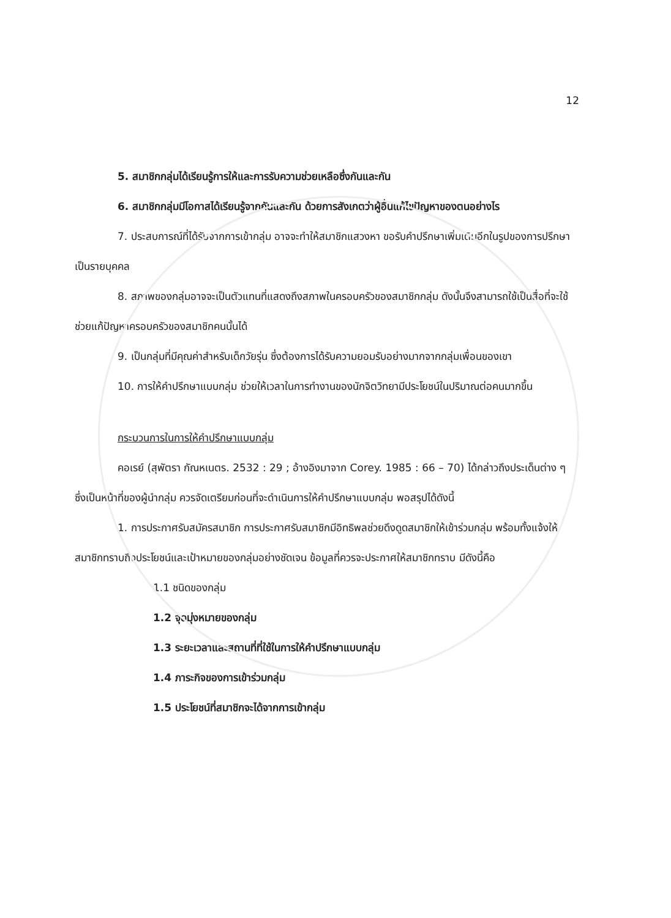12
5. สมาชิกกลุ่มได้เรียนรู้การให้และการรับความช่วยเหลือซึ่งกันและกัน
6. สมาชิกกลุ่มมีโอกาสได้เรียนรู้จากกันและกัน ด้วยการสังเกตว่าผู้อื่นแก้ไขปัญหาของตนอย่างไร
7. ประสบการณ์ที่ได้รับจากการเข้ากลุ่ม อาจจะทำให้สมาชิกแสวงหา ขอรับคำปรึกษาเพิ่มเติมอีกในรูปของการปรึกษาเป็นรายบุคคล
8. สภาพของกลุ่มอาจจะเป็นตัวแทนที่แสดงถึงสภาพในครอบครัวของสมาชิกกลุ่ม ดังนั้นจึงสามารถใช้เป็นสื่อที่จะใช้ช่วยแก้ปัญหาครอบครัวของสมาชิกคนนั้นได้
9. เป็นกลุ่มที่มีคุณค่าสำหรับเด็กวัยรุ่น ซึ่งต้องการได้รับความยอมรับอย่างมากจากกลุ่มเพื่อนของเขา
10. การให้คำปรึกษาแบบกลุ่ม ช่วยให้เวลาในการทำงานของนักจิตวิทยามีประโยชน์ในปริมาณต่อคนมากขึ้น
กระบวนการในการให้คำปรึกษาแบบกลุ่ม
คอเรย์ (สุพัตรา กัณหเนตร. 2532 : 29 ; อ้างอิงมาจาก Corey. 1985 : 66 – 70) ได้กล่าวถึงประเด็นต่าง ๆ ซึ่งเป็นหน้าที่ของผู้นำกลุ่ม ควรจัดเตรียมก่อนที่จะดำเนินการให้คำปรึกษาแบบกลุ่ม พอสรุปได้ดังนี้
1. การประกาศรับสมัครสมาชิก การประกาศรับสมาชิกมีอิทธิพลช่วยดึงดูดสมาชิกให้เข้าร่วมกลุ่ม พร้อมทั้งแจ้งให้สมาชิกทราบถึงประโยชน์และเป้าหมายของกลุ่มอย่างชัดเจน ข้อมูลที่ควรจะประกาศให้สมาชิกทราบ มีดังนี้คือ
1.1 ชนิดของกลุ่ม
1.2 จุดมุ่งหมายของกลุ่ม
1.3 ระยะเวลาและสถานที่ที่ใช้ในการให้คำปรึกษาแบบกลุ่ม
1.4 ภาระกิจของการเข้าร่วมกลุ่ม
1.5 ประโยชน์ที่สมาชิกจะได้จากการเข้ากลุ่ม